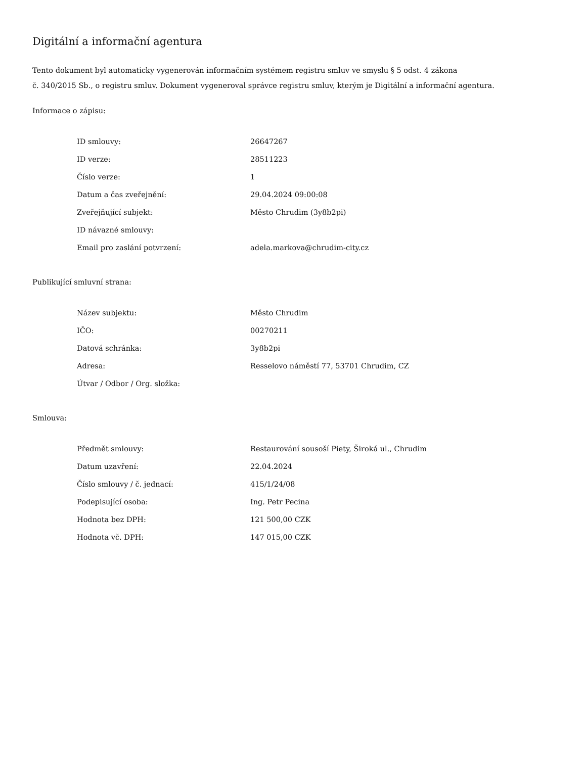Digitální a informační agentura
Tento dokument byl automaticky vygenerován informačním systémem registru smluv ve smyslu § 5 odst. 4 zákona
č. 340/2015 Sb., o registru smluv. Dokument vygeneroval správce registru smluv, kterým je Digitální a informační agentura.
Informace o zápisu:
| ID smlouvy: | 26647267 |
| ID verze: | 28511223 |
| Číslo verze: | 1 |
| Datum a čas zveřejnění: | 29.04.2024 09:00:08 |
| Zveřejňující subjekt: | Město Chrudim (3y8b2pi) |
| ID návazné smlouvy: | |
| Email pro zaslání potvrzení: | adela.markova@chrudim-city.cz |
Publikující smluvní strana:
| Název subjektu: | Město Chrudim |
| IČO: | 00270211 |
| Datová schránka: | 3y8b2pi |
| Adresa: | Resselovo náměstí 77, 53701 Chrudim, CZ |
| Útvar / Odbor / Org. složka: | |
Smlouva:
| Předmět smlouvy: | Restaurování sousoší Piety, Široká ul., Chrudim |
| Datum uzavření: | 22.04.2024 |
| Číslo smlouvy / č. jednací: | 415/1/24/08 |
| Podepisující osoba: | Ing. Petr Pecina |
| Hodnota bez DPH: | 121 500,00 CZK |
| Hodnota vč. DPH: | 147 015,00 CZK |